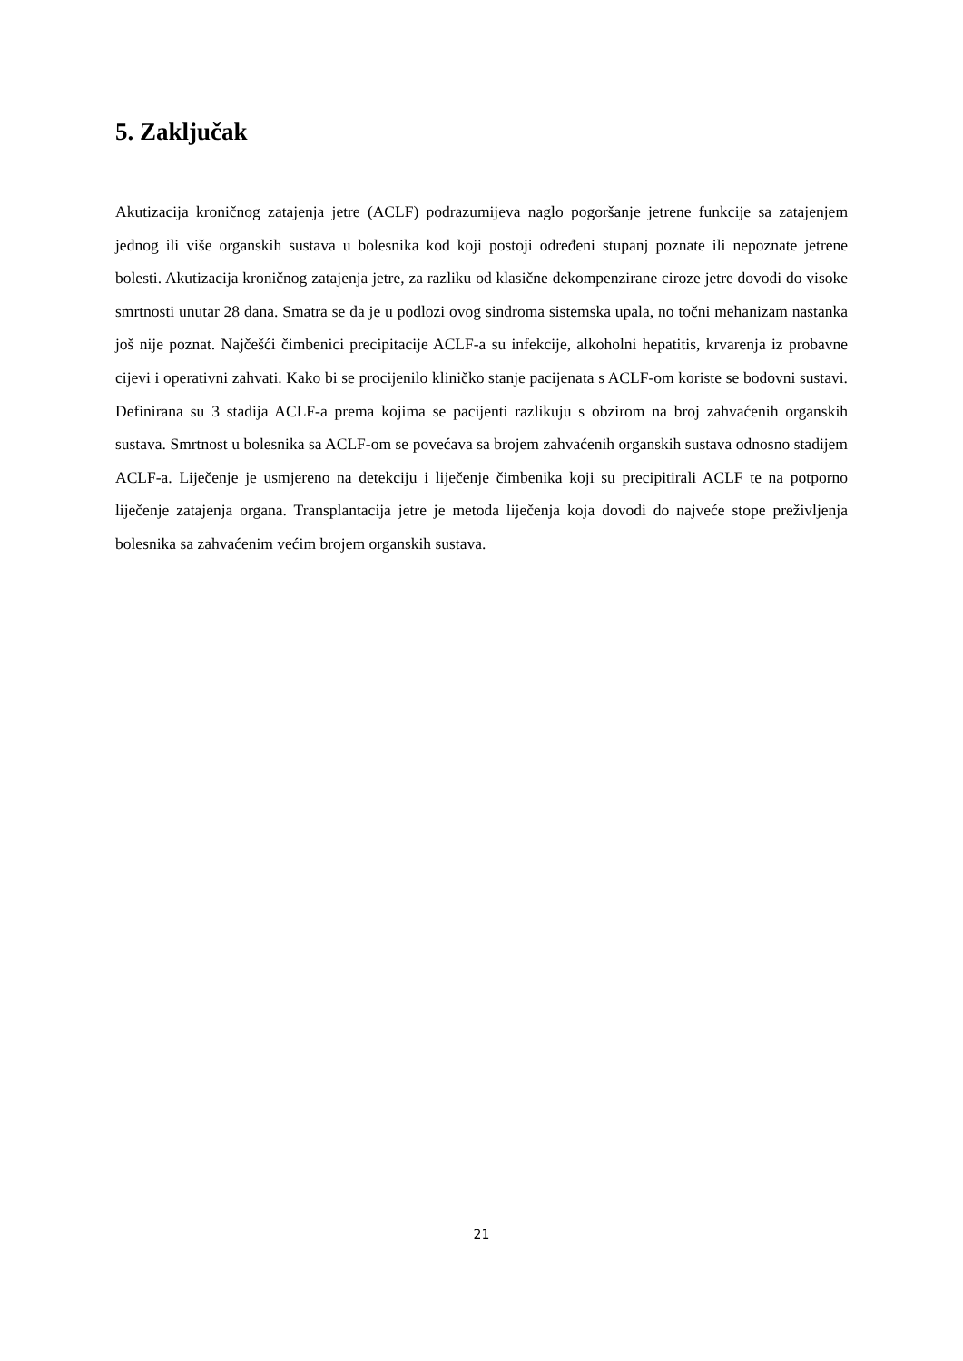5. Zaključak
Akutizacija kroničnog zatajenja jetre (ACLF) podrazumijeva naglo pogoršanje jetrene funkcije sa zatajenjem jednog ili više organskih sustava u bolesnika kod koji postoji određeni stupanj poznate ili nepoznate jetrene bolesti. Akutizacija kroničnog zatajenja jetre, za razliku od klasične dekompenzirane ciroze jetre dovodi do visoke smrtnosti unutar 28 dana. Smatra se da je u podlozi ovog sindroma sistemska upala, no točni mehanizam nastanka još nije poznat. Najčešći čimbenici precipitacije ACLF-a su infekcije, alkoholni hepatitis, krvarenja iz probavne cijevi i operativni zahvati. Kako bi se procijenilo kliničko stanje pacijenata s ACLF-om koriste se bodovni sustavi. Definirana su 3 stadija ACLF-a prema kojima se pacijenti razlikuju s obzirom na broj zahvaćenih organskih sustava. Smrtnost u bolesnika sa ACLF-om se povećava sa brojem zahvaćenih organskih sustava odnosno stadijem ACLF-a. Liječenje je usmjereno na detekciju i liječenje čimbenika koji su precipitirali ACLF te na potporno liječenje zatajenja organa. Transplantacija jetre je metoda liječenja koja dovodi do najveće stope preživljenja bolesnika sa zahvaćenim većim brojem organskih sustava.
21